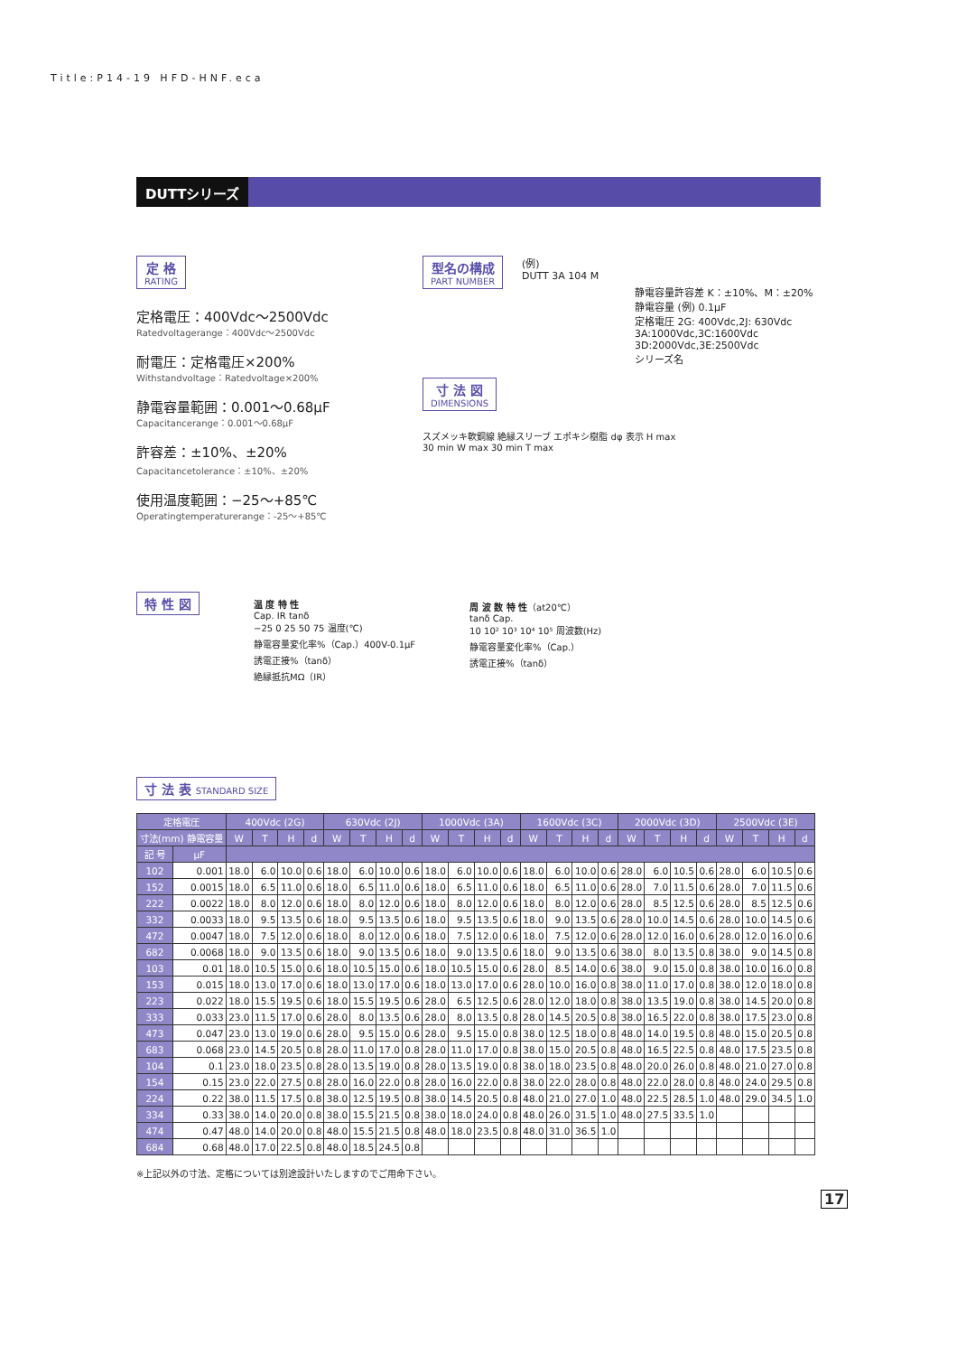Title:P14-19 HFD-HNF.eca
DUTTシリーズ
定 格 RATING
定格電圧：400Vdc〜2500Vdc
Ratedvoltagerange：400Vdc〜2500Vdc
耐電圧：定格電圧×200%
Withstandvoltage：Ratedvoltage×200%
静電容量範囲：0.001〜0.68μF
Capacitancerange：0.001〜0.68μF
許容差：±10%、±20%
Capacitancetolerance：±10%、±20%
使用温度範囲：−25〜+85℃
Operatingtemperaturerange：-25〜+85℃
型名の構成 PART NUMBER
(例)
DUTT 3A 104 M
静電容量許容差 K：±10%、M：±20%
静電容量 (例) 0.1μF
定格電圧 2G: 400Vdc,2J: 630Vdc
3A:1000Vdc,3C:1600Vdc
3D:2000Vdc,3E:2500Vdc
シリーズ名
寸 法 図 DIMENSIONS
スズメッキ軟銅線 絶縁スリーブ エポキシ樹脂 dφ 表示 H max
30 min W max 30 min T max
特 性 図
温 度 特 性
Cap. IR tanδ
−25 0 25 50 75 温度(℃)
静電容量変化率%（Cap.）400V-0.1μF
誘電正接%（tanδ）
絶縁抵抗MΩ（IR）
周 波 数 特 性（at20℃）
tanδ Cap.
10 10² 10³ 10⁴ 10⁵ 周波数(Hz)
静電容量変化率%（Cap.）
誘電正接%（tanδ）
寸 法 表 STANDARD SIZE
| 定格電圧 | | 400Vdc (2G) | | | | 630Vdc (2J) | | | | 1000Vdc (3A) | | | | 1600Vdc (3C) | | | | 2000Vdc (3D) | | | | 2500Vdc (3E) | | | |
| --- | --- | --- | --- | --- | --- | --- | --- | --- | --- | --- | --- | --- | --- | --- | --- | --- | --- | --- | --- | --- | --- | --- | --- | --- | --- |
| 寸法(mm) 静電容量 | | W | T | H | d | W | T | H | d | W | T | H | d | W | T | H | d | W | T | H | d | W | T | H | d |
| 記 号 | μF | | | | | | | | | | | | | | | | | | | | | | | | |
| 102 | 0.001 | 18.0 | 6.0 | 10.0 | 0.6 | 18.0 | 6.0 | 10.0 | 0.6 | 18.0 | 6.0 | 10.0 | 0.6 | 18.0 | 6.0 | 10.0 | 0.6 | 28.0 | 6.0 | 10.5 | 0.6 | 28.0 | 6.0 | 10.5 | 0.6 |
| 152 | 0.0015 | 18.0 | 6.5 | 11.0 | 0.6 | 18.0 | 6.5 | 11.0 | 0.6 | 18.0 | 6.5 | 11.0 | 0.6 | 18.0 | 6.5 | 11.0 | 0.6 | 28.0 | 7.0 | 11.5 | 0.6 | 28.0 | 7.0 | 11.5 | 0.6 |
| 222 | 0.0022 | 18.0 | 8.0 | 12.0 | 0.6 | 18.0 | 8.0 | 12.0 | 0.6 | 18.0 | 8.0 | 12.0 | 0.6 | 18.0 | 8.0 | 12.0 | 0.6 | 28.0 | 8.5 | 12.5 | 0.6 | 28.0 | 8.5 | 12.5 | 0.6 |
| 332 | 0.0033 | 18.0 | 9.5 | 13.5 | 0.6 | 18.0 | 9.5 | 13.5 | 0.6 | 18.0 | 9.5 | 13.5 | 0.6 | 18.0 | 9.0 | 13.5 | 0.6 | 28.0 | 10.0 | 14.5 | 0.6 | 28.0 | 10.0 | 14.5 | 0.6 |
| 472 | 0.0047 | 18.0 | 7.5 | 12.0 | 0.6 | 18.0 | 8.0 | 12.0 | 0.6 | 18.0 | 7.5 | 12.0 | 0.6 | 18.0 | 7.5 | 12.0 | 0.6 | 28.0 | 12.0 | 16.0 | 0.6 | 28.0 | 12.0 | 16.0 | 0.6 |
| 682 | 0.0068 | 18.0 | 9.0 | 13.5 | 0.6 | 18.0 | 9.0 | 13.5 | 0.6 | 18.0 | 9.0 | 13.5 | 0.6 | 18.0 | 9.0 | 13.5 | 0.6 | 38.0 | 8.0 | 13.5 | 0.8 | 38.0 | 9.0 | 14.5 | 0.8 |
| 103 | 0.01 | 18.0 | 10.5 | 15.0 | 0.6 | 18.0 | 10.5 | 15.0 | 0.6 | 18.0 | 10.5 | 15.0 | 0.6 | 28.0 | 8.5 | 14.0 | 0.6 | 38.0 | 9.0 | 15.0 | 0.8 | 38.0 | 10.0 | 16.0 | 0.8 |
| 153 | 0.015 | 18.0 | 13.0 | 17.0 | 0.6 | 18.0 | 13.0 | 17.0 | 0.6 | 18.0 | 13.0 | 17.0 | 0.6 | 28.0 | 10.0 | 16.0 | 0.8 | 38.0 | 11.0 | 17.0 | 0.8 | 38.0 | 12.0 | 18.0 | 0.8 |
| 223 | 0.022 | 18.0 | 15.5 | 19.5 | 0.6 | 18.0 | 15.5 | 19.5 | 0.6 | 28.0 | 6.5 | 12.5 | 0.6 | 28.0 | 12.0 | 18.0 | 0.8 | 38.0 | 13.5 | 19.0 | 0.8 | 38.0 | 14.5 | 20.0 | 0.8 |
| 333 | 0.033 | 23.0 | 11.5 | 17.0 | 0.6 | 28.0 | 8.0 | 13.5 | 0.6 | 28.0 | 8.0 | 13.5 | 0.8 | 28.0 | 14.5 | 20.5 | 0.8 | 38.0 | 16.5 | 22.0 | 0.8 | 38.0 | 17.5 | 23.0 | 0.8 |
| 473 | 0.047 | 23.0 | 13.0 | 19.0 | 0.6 | 28.0 | 9.5 | 15.0 | 0.6 | 28.0 | 9.5 | 15.0 | 0.8 | 38.0 | 12.5 | 18.0 | 0.8 | 48.0 | 14.0 | 19.5 | 0.8 | 48.0 | 15.0 | 20.5 | 0.8 |
| 683 | 0.068 | 23.0 | 14.5 | 20.5 | 0.8 | 28.0 | 11.0 | 17.0 | 0.8 | 28.0 | 11.0 | 17.0 | 0.8 | 38.0 | 15.0 | 20.5 | 0.8 | 48.0 | 16.5 | 22.5 | 0.8 | 48.0 | 17.5 | 23.5 | 0.8 |
| 104 | 0.1 | 23.0 | 18.0 | 23.5 | 0.8 | 28.0 | 13.5 | 19.0 | 0.8 | 28.0 | 13.5 | 19.0 | 0.8 | 38.0 | 18.0 | 23.5 | 0.8 | 48.0 | 20.0 | 26.0 | 0.8 | 48.0 | 21.0 | 27.0 | 0.8 |
| 154 | 0.15 | 23.0 | 22.0 | 27.5 | 0.8 | 28.0 | 16.0 | 22.0 | 0.8 | 28.0 | 16.0 | 22.0 | 0.8 | 38.0 | 22.0 | 28.0 | 0.8 | 48.0 | 22.0 | 28.0 | 0.8 | 48.0 | 24.0 | 29.5 | 0.8 |
| 224 | 0.22 | 38.0 | 11.5 | 17.5 | 0.8 | 38.0 | 12.5 | 19.5 | 0.8 | 38.0 | 14.5 | 20.5 | 0.8 | 48.0 | 21.0 | 27.0 | 1.0 | 48.0 | 22.5 | 28.5 | 1.0 | 48.0 | 29.0 | 34.5 | 1.0 |
| 334 | 0.33 | 38.0 | 14.0 | 20.0 | 0.8 | 38.0 | 15.5 | 21.5 | 0.8 | 38.0 | 18.0 | 24.0 | 0.8 | 48.0 | 26.0 | 31.5 | 1.0 | 48.0 | 27.5 | 33.5 | 1.0 | | | | |
| 474 | 0.47 | 48.0 | 14.0 | 20.0 | 0.8 | 48.0 | 15.5 | 21.5 | 0.8 | 48.0 | 18.0 | 23.5 | 0.8 | 48.0 | 31.0 | 36.5 | 1.0 | | | | | | | | |
| 684 | 0.68 | 48.0 | 17.0 | 22.5 | 0.8 | 48.0 | 18.5 | 24.5 | 0.8 | | | | | | | | | | | | | | | | |
※上記以外の寸法、定格については別途設計いたしますのでご用命下さい。
17